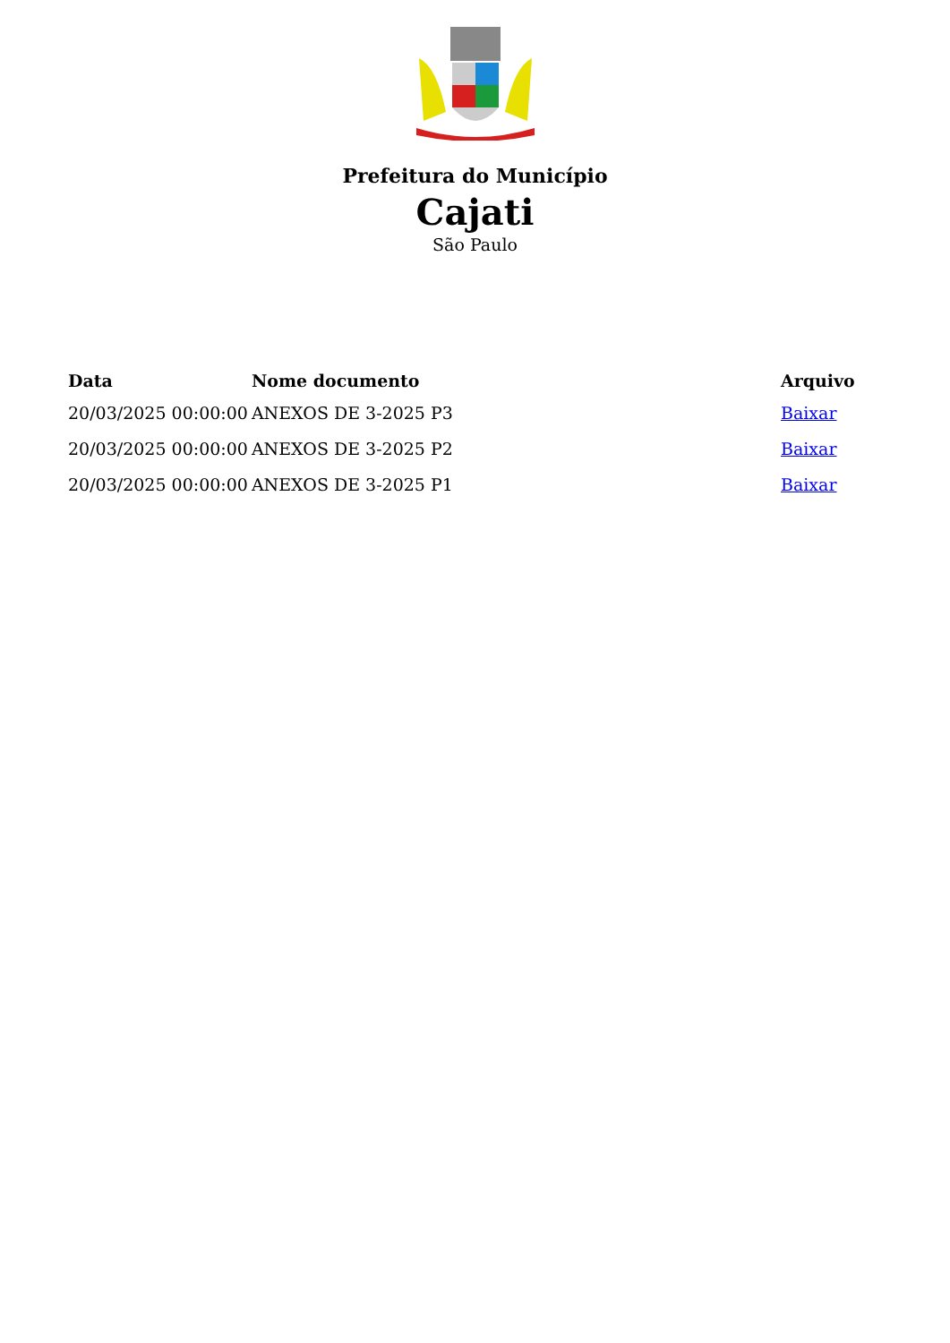Prefeitura do Município
Cajati
São Paulo
| Data | Nome documento | Arquivo |
| --- | --- | --- |
| 20/03/2025 00:00:00 | ANEXOS DE 3-2025 P3 | Baixar |
| 20/03/2025 00:00:00 | ANEXOS DE 3-2025 P2 | Baixar |
| 20/03/2025 00:00:00 | ANEXOS DE 3-2025 P1 | Baixar |